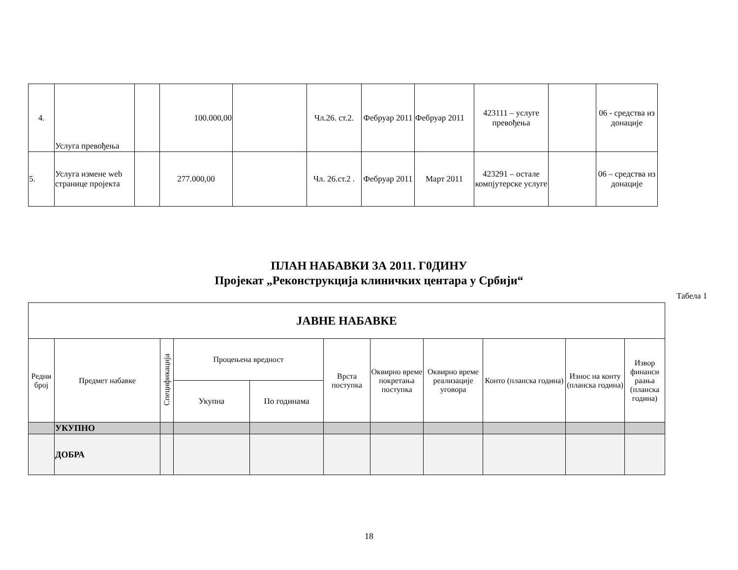| 4. | Услуга превођења | | 100.000,00 | | Чл.26. ст.2. | Фебруар 2011 | Фебруар 2011 | 423111 – услуге превођења | | 06 - средства из донације |
| 5. | Услуга измене web странице пројекта | | 277.000,00 | | Чл. 26.ст.2 . | Фебруар 2011 | Март 2011 | 423291 – остале компјутерске услуге | | 06 – средства из донације |
ПЛАН НАБАВКИ ЗА 2011. Г0ДИНУ
Пројекат „Реконструкција клиничких центара у Србији“
Табела 1
| ЈАВНЕ НАБАВКЕ | | | | | | | | | | |
| --- | --- | --- | --- | --- | --- | --- | --- | --- | --- | --- |
| Редни број | Предмет набавке | Спецификација | Процењена вредност | | Врста поступка | Оквирно време покретања поступка | Оквирно време реализације уговора | Конто (планска година) | Износ на конту (планска година) | Извор финанси раања (планска година) |
| | | | Укупна | По годинама | | | | | | |
| | УКУПНО | | | | | | | | | |
| | ДОБРА | | | | | | | | | |
18